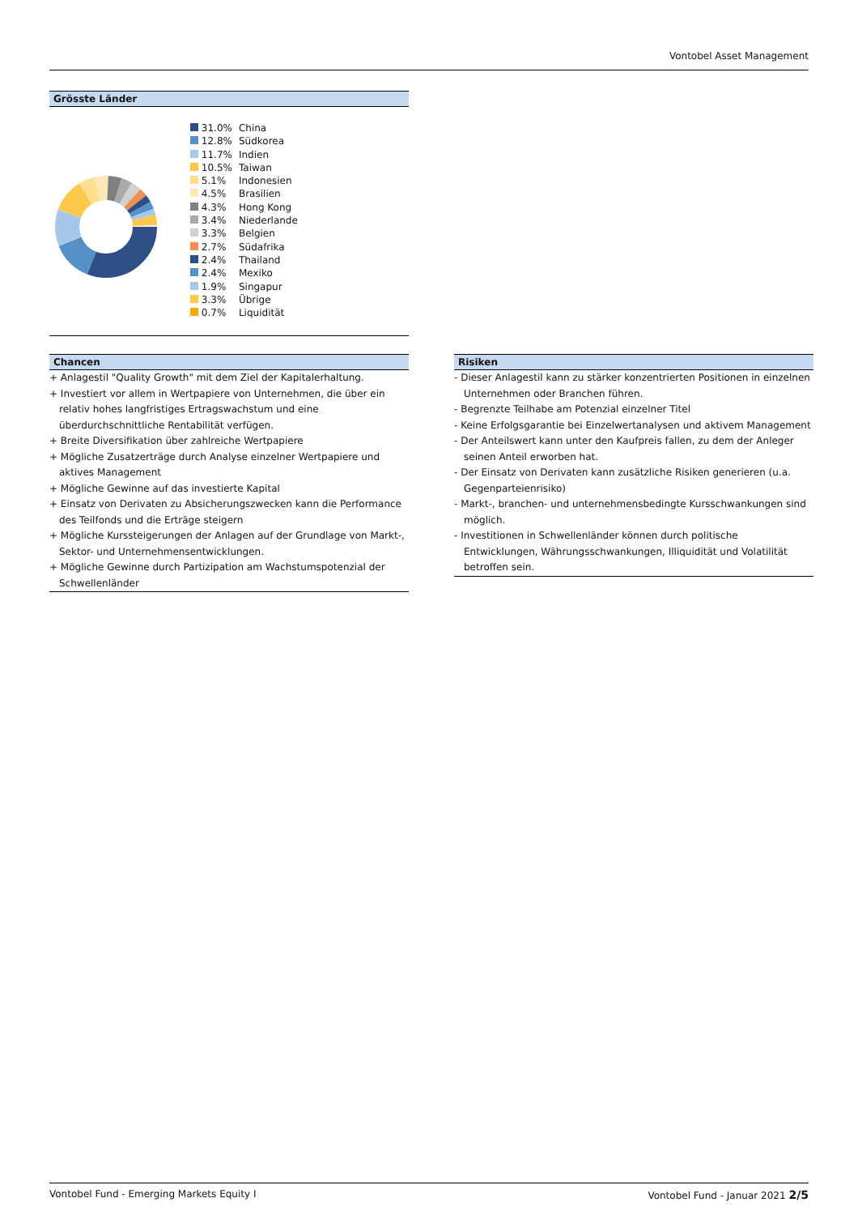Vontobel Asset Management
Grösste Länder
| 31.0% | China |
| 12.8% | Südkorea |
| 11.7% | Indien |
| 10.5% | Taiwan |
| 5.1% | Indonesien |
| 4.5% | Brasilien |
| 4.3% | Hong Kong |
| 3.4% | Niederlande |
| 3.3% | Belgien |
| 2.7% | Südafrika |
| 2.4% | Thailand |
| 2.4% | Mexiko |
| 1.9% | Singapur |
| 3.3% | Übrige |
| 0.7% | Liquidität |
Chancen
+ Anlagestil "Quality Growth" mit dem Ziel der Kapitalerhaltung.
+ Investiert vor allem in Wertpapiere von Unternehmen, die über ein relativ hohes langfristiges Ertragswachstum und eine überdurchschnittliche Rentabilität verfügen.
+ Breite Diversifikation über zahlreiche Wertpapiere
+ Mögliche Zusatzerträge durch Analyse einzelner Wertpapiere und aktives Management
+ Mögliche Gewinne auf das investierte Kapital
+ Einsatz von Derivaten zu Absicherungszwecken kann die Performance des Teilfonds und die Erträge steigern
+ Mögliche Kurssteigerungen der Anlagen auf der Grundlage von Markt-, Sektor- und Unternehmensentwicklungen.
+ Mögliche Gewinne durch Partizipation am Wachstumspotenzial der Schwellenländer
Risiken
- Dieser Anlagestil kann zu stärker konzentrierten Positionen in einzelnen Unternehmen oder Branchen führen.
- Begrenzte Teilhabe am Potenzial einzelner Titel
- Keine Erfolgsgarantie bei Einzelwertanalysen und aktivem Management
- Der Anteilswert kann unter den Kaufpreis fallen, zu dem der Anleger seinen Anteil erworben hat.
- Der Einsatz von Derivaten kann zusätzliche Risiken generieren (u.a. Gegenparteienrisiko)
- Markt-, branchen- und unternehmensbedingte Kursschwankungen sind möglich.
- Investitionen in Schwellenländer können durch politische Entwicklungen, Währungsschwankungen, Illiquidität und Volatilität betroffen sein.
Vontobel Fund - Emerging Markets Equity I Vontobel Fund - Januar 2021 2/5